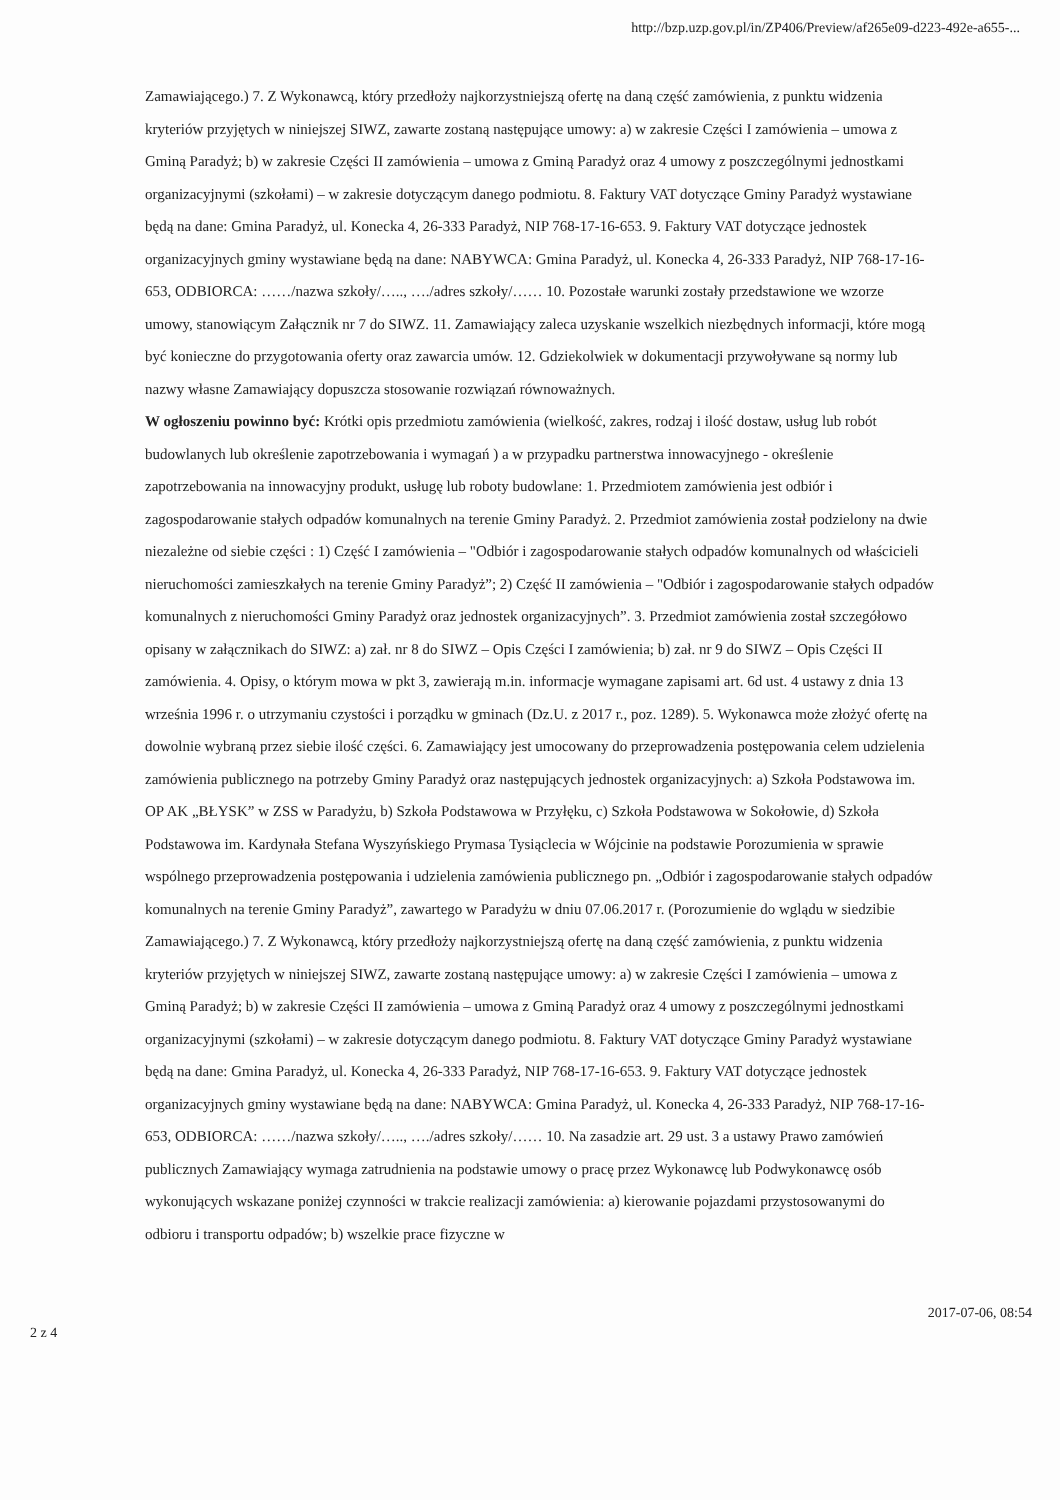http://bzp.uzp.gov.pl/in/ZP406/Preview/af265e09-d223-492e-a655-...
Zamawiającego.) 7. Z Wykonawcą, który przedłoży najkorzystniejszą ofertę na daną część zamówienia, z punktu widzenia kryteriów przyjętych w niniejszej SIWZ, zawarte zostaną następujące umowy: a) w zakresie Części I zamówienia – umowa z Gminą Paradyż; b) w zakresie Części II zamówienia – umowa z Gminą Paradyż oraz 4 umowy z poszczególnymi jednostkami organizacyjnymi (szkołami) – w zakresie dotyczącym danego podmiotu. 8. Faktury VAT dotyczące Gminy Paradyż wystawiane będą na dane: Gmina Paradyż, ul. Konecka 4, 26-333 Paradyż, NIP 768-17-16-653. 9. Faktury VAT dotyczące jednostek organizacyjnych gminy wystawiane będą na dane: NABYWCA: Gmina Paradyż, ul. Konecka 4, 26-333 Paradyż, NIP 768-17-16-653, ODBIORCA: ……/nazwa szkoły/….., …./adres szkoły/…… 10. Pozostałe warunki zostały przedstawione we wzorze umowy, stanowiącym Załącznik nr 7 do SIWZ. 11. Zamawiający zaleca uzyskanie wszelkich niezbędnych informacji, które mogą być konieczne do przygotowania oferty oraz zawarcia umów. 12. Gdziekolwiek w dokumentacji przywoływane są normy lub nazwy własne Zamawiający dopuszcza stosowanie rozwiązań równoważnych.
W ogłoszeniu powinno być: Krótki opis przedmiotu zamówienia (wielkość, zakres, rodzaj i ilość dostaw, usług lub robót budowlanych lub określenie zapotrzebowania i wymagań ) a w przypadku partnerstwa innowacyjnego - określenie zapotrzebowania na innowacyjny produkt, usługę lub roboty budowlane: 1. Przedmiotem zamówienia jest odbiór i zagospodarowanie stałych odpadów komunalnych na terenie Gminy Paradyż. 2. Przedmiot zamówienia został podzielony na dwie niezależne od siebie części : 1) Część I zamówienia – "Odbiór i zagospodarowanie stałych odpadów komunalnych od właścicieli nieruchomości zamieszkałych na terenie Gminy Paradyż”; 2) Część II zamówienia – "Odbiór i zagospodarowanie stałych odpadów komunalnych z nieruchomości Gminy Paradyż oraz jednostek organizacyjnych”. 3. Przedmiot zamówienia został szczegółowo opisany w załącznikach do SIWZ: a) zał. nr 8 do SIWZ – Opis Części I zamówienia; b) zał. nr 9 do SIWZ – Opis Części II zamówienia. 4. Opisy, o którym mowa w pkt 3, zawierają m.in. informacje wymagane zapisami art. 6d ust. 4 ustawy z dnia 13 września 1996 r. o utrzymaniu czystości i porządku w gminach (Dz.U. z 2017 r., poz. 1289). 5. Wykonawca może złożyć ofertę na dowolnie wybraną przez siebie ilość części. 6. Zamawiający jest umocowany do przeprowadzenia postępowania celem udzielenia zamówienia publicznego na potrzeby Gminy Paradyż oraz następujących jednostek organizacyjnych: a) Szkoła Podstawowa im. OP AK „BŁYSK” w ZSS w Paradyżu, b) Szkoła Podstawowa w Przyłęku, c) Szkoła Podstawowa w Sokołowie, d) Szkoła Podstawowa im. Kardynała Stefana Wyszyńskiego Prymasa Tysiąclecia w Wójcinie na podstawie Porozumienia w sprawie wspólnego przeprowadzenia postępowania i udzielenia zamówienia publicznego pn. „Odbiór i zagospodarowanie stałych odpadów komunalnych na terenie Gminy Paradyż”, zawartego w Paradyżu w dniu 07.06.2017 r. (Porozumienie do wglądu w siedzibie Zamawiającego.) 7. Z Wykonawcą, który przedłoży najkorzystniejszą ofertę na daną część zamówienia, z punktu widzenia kryteriów przyjętych w niniejszej SIWZ, zawarte zostaną następujące umowy: a) w zakresie Części I zamówienia – umowa z Gminą Paradyż; b) w zakresie Części II zamówienia – umowa z Gminą Paradyż oraz 4 umowy z poszczególnymi jednostkami organizacyjnymi (szkołami) – w zakresie dotyczącym danego podmiotu. 8. Faktury VAT dotyczące Gminy Paradyż wystawiane będą na dane: Gmina Paradyż, ul. Konecka 4, 26-333 Paradyż, NIP 768-17-16-653. 9. Faktury VAT dotyczące jednostek organizacyjnych gminy wystawiane będą na dane: NABYWCA: Gmina Paradyż, ul. Konecka 4, 26-333 Paradyż, NIP 768-17-16-653, ODBIORCA: ……/nazwa szkoły/….., …./adres szkoły/…… 10. Na zasadzie art. 29 ust. 3 a ustawy Prawo zamówień publicznych Zamawiający wymaga zatrudnienia na podstawie umowy o pracę przez Wykonawcę lub Podwykonawcę osób wykonujących wskazane poniżej czynności w trakcie realizacji zamówienia: a) kierowanie pojazdami przystosowanymi do odbioru i transportu odpadów; b) wszelkie prace fizyczne w
2 z 4 2017-07-06, 08:54